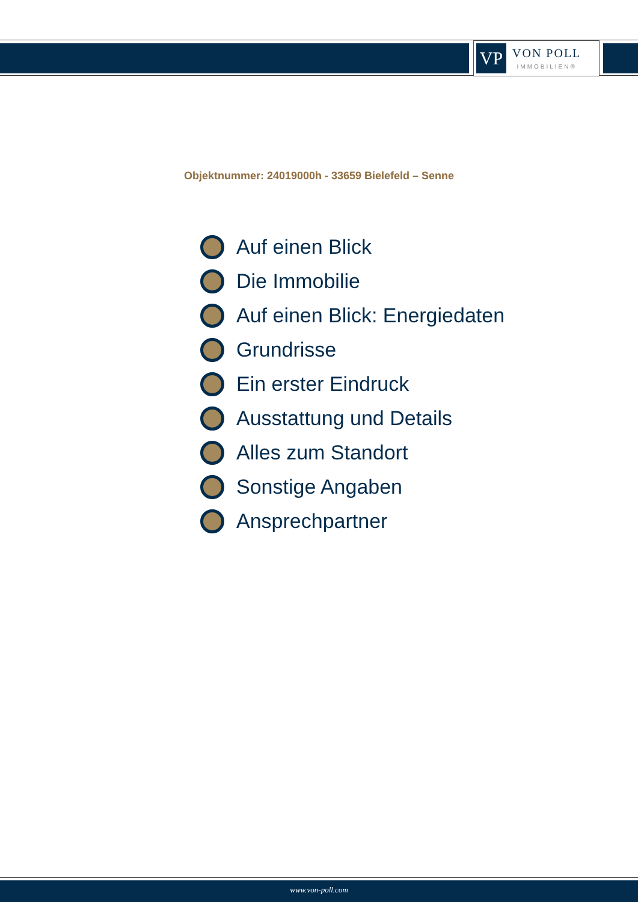VP
VON POLL
IMMOBILIEN®
Objektnummer: 24019000h - 33659 Bielefeld – Senne
Auf einen Blick
Die Immobilie
Auf einen Blick: Energiedaten
Grundrisse
Ein erster Eindruck
Ausstattung und Details
Alles zum Standort
Sonstige Angaben
Ansprechpartner
www.von-poll.com